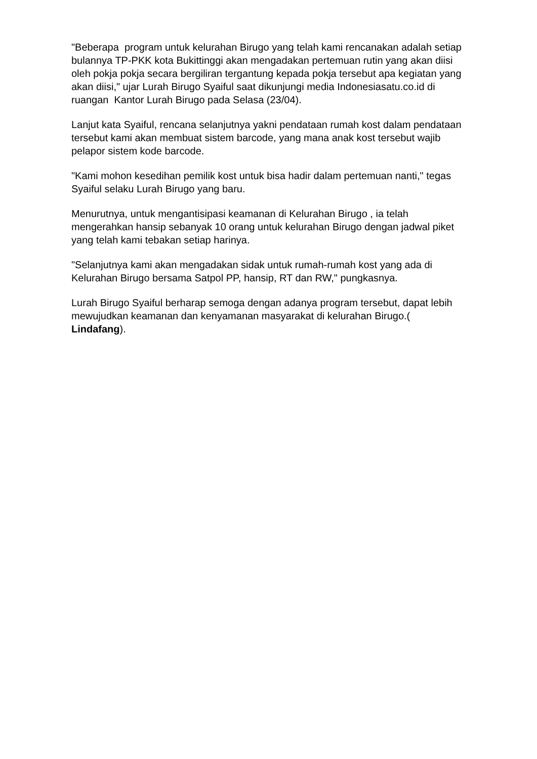"Beberapa program untuk kelurahan Birugo yang telah kami rencanakan adalah setiap bulannya TP-PKK kota Bukittinggi akan mengadakan pertemuan rutin yang akan diisi oleh pokja pokja secara bergiliran tergantung kepada pokja tersebut apa kegiatan yang akan diisi," ujar Lurah Birugo Syaiful saat dikunjungi media Indonesiasatu.co.id di ruangan Kantor Lurah Birugo pada Selasa (23/04).
Lanjut kata Syaiful, rencana selanjutnya yakni pendataan rumah kost dalam pendataan tersebut kami akan membuat sistem barcode, yang mana anak kost tersebut wajib pelapor sistem kode barcode.
"Kami mohon kesedihan pemilik kost untuk bisa hadir dalam pertemuan nanti," tegas Syaiful selaku Lurah Birugo yang baru.
Menurutnya, untuk mengantisipasi keamanan di Kelurahan Birugo , ia telah mengerahkan hansip sebanyak 10 orang untuk kelurahan Birugo dengan jadwal piket yang telah kami tebakan setiap harinya.
"Selanjutnya kami akan mengadakan sidak untuk rumah-rumah kost yang ada di Kelurahan Birugo bersama Satpol PP, hansip, RT dan RW," pungkasnya.
Lurah Birugo Syaiful berharap semoga dengan adanya program tersebut, dapat lebih mewujudkan keamanan dan kenyamanan masyarakat di kelurahan Birugo.( Lindafang).